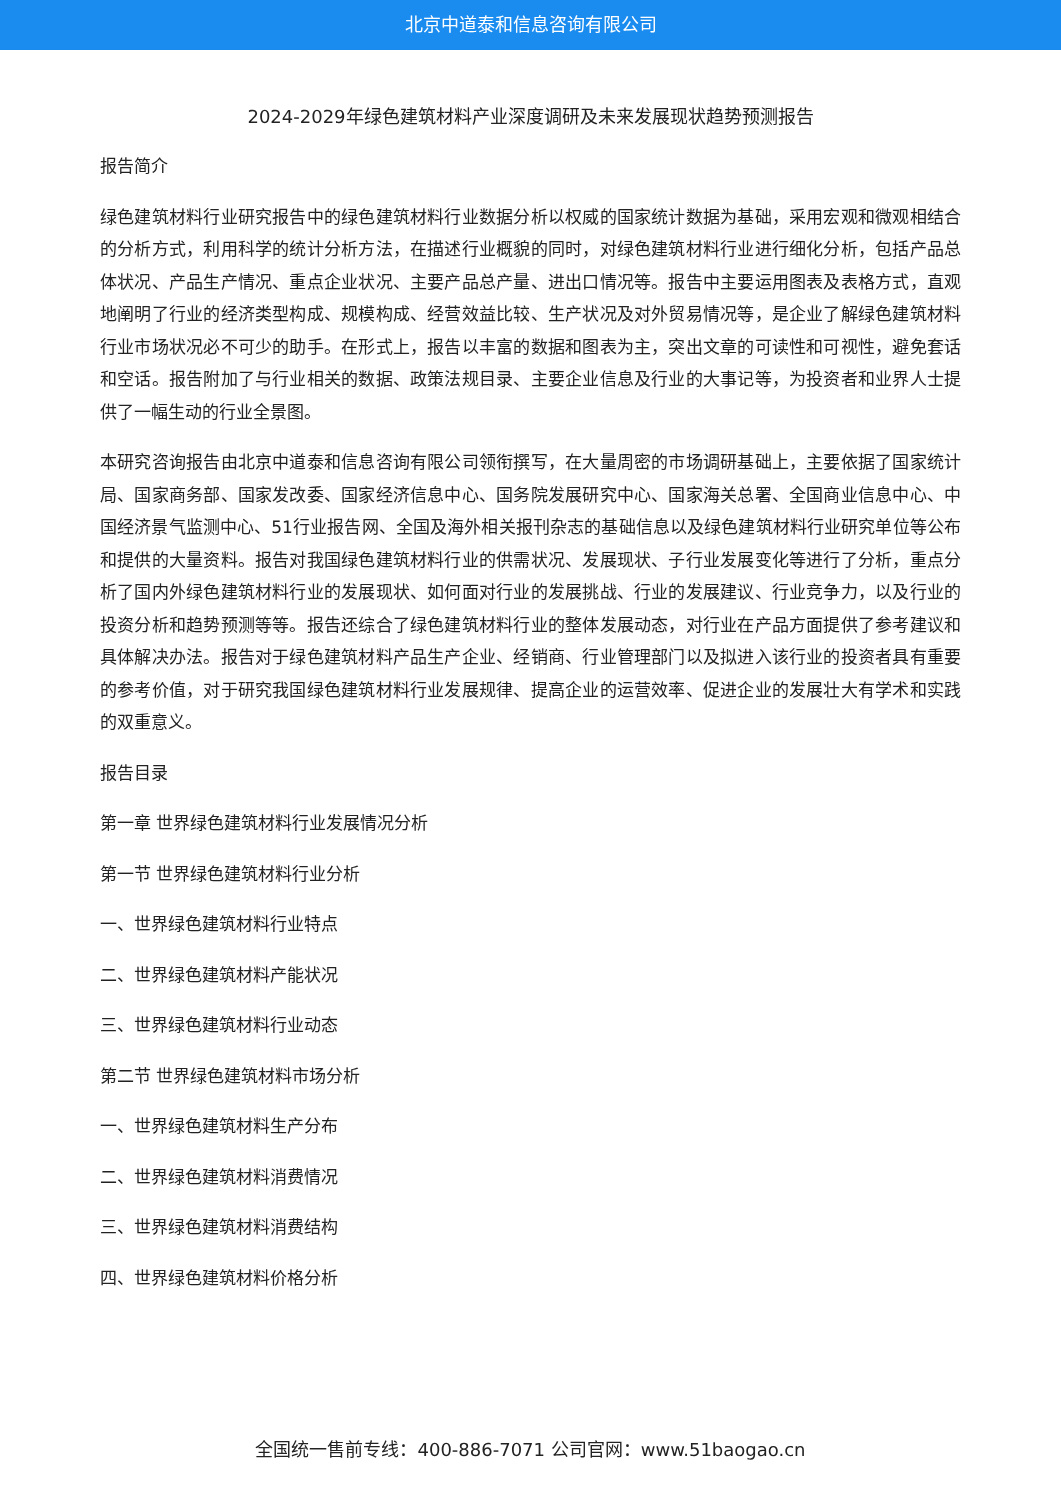北京中道泰和信息咨询有限公司
2024-2029年绿色建筑材料产业深度调研及未来发展现状趋势预测报告
报告简介
绿色建筑材料行业研究报告中的绿色建筑材料行业数据分析以权威的国家统计数据为基础，采用宏观和微观相结合的分析方式，利用科学的统计分析方法，在描述行业概貌的同时，对绿色建筑材料行业进行细化分析，包括产品总体状况、产品生产情况、重点企业状况、主要产品总产量、进出口情况等。报告中主要运用图表及表格方式，直观地阐明了行业的经济类型构成、规模构成、经营效益比较、生产状况及对外贸易情况等，是企业了解绿色建筑材料行业市场状况必不可少的助手。在形式上，报告以丰富的数据和图表为主，突出文章的可读性和可视性，避免套话和空话。报告附加了与行业相关的数据、政策法规目录、主要企业信息及行业的大事记等，为投资者和业界人士提供了一幅生动的行业全景图。
本研究咨询报告由北京中道泰和信息咨询有限公司领衔撰写，在大量周密的市场调研基础上，主要依据了国家统计局、国家商务部、国家发改委、国家经济信息中心、国务院发展研究中心、国家海关总署、全国商业信息中心、中国经济景气监测中心、51行业报告网、全国及海外相关报刊杂志的基础信息以及绿色建筑材料行业研究单位等公布和提供的大量资料。报告对我国绿色建筑材料行业的供需状况、发展现状、子行业发展变化等进行了分析，重点分析了国内外绿色建筑材料行业的发展现状、如何面对行业的发展挑战、行业的发展建议、行业竞争力，以及行业的投资分析和趋势预测等等。报告还综合了绿色建筑材料行业的整体发展动态，对行业在产品方面提供了参考建议和具体解决办法。报告对于绿色建筑材料产品生产企业、经销商、行业管理部门以及拟进入该行业的投资者具有重要的参考价值，对于研究我国绿色建筑材料行业发展规律、提高企业的运营效率、促进企业的发展壮大有学术和实践的双重意义。
报告目录
第一章 世界绿色建筑材料行业发展情况分析
第一节 世界绿色建筑材料行业分析
一、世界绿色建筑材料行业特点
二、世界绿色建筑材料产能状况
三、世界绿色建筑材料行业动态
第二节 世界绿色建筑材料市场分析
一、世界绿色建筑材料生产分布
二、世界绿色建筑材料消费情况
三、世界绿色建筑材料消费结构
四、世界绿色建筑材料价格分析
全国统一售前专线：400-886-7071 公司官网：www.51baogao.cn